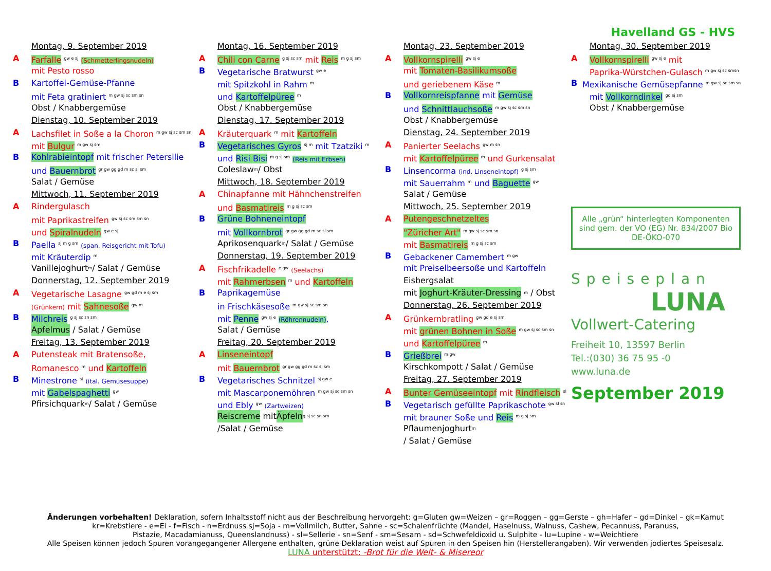Havelland GS - HVS
Montag, 9. September 2019
A Farfalle <sup>gw e sj</sup> (Schmetterlingsnudeln)
mit Pesto rosso
B Kartoffel-Gemüse-Pfanne
mit Feta gratiniert <sup>m gw sj sc sm sn</sup>
Obst / Knabbergemüse
Dienstag, 10. September 2019
A Lachsfilet in Soße a la Choron <sup>m gw sj sc sm sn</sup>
mit Bulgur <sup>m gw sj sm</sup>
B Kohlrabieintopf mit frischer Petersilie
und Bauernbrot <sup>gr gw gg gd m sc sl sm</sup>
Salat / Gemüse
Mittwoch, 11. September 2019
A Rindergulasch
mit Paprikastreifen <sup>gw sj sc sm sm sn</sup>
und Spiralnudeln <sup>gw e sj</sup>
B Paella <sup>sj m g sm</sup> (span. Reisgericht mit Tofu)
mit Kräuterdip <sup>m</sup>
Vanillejoghurt <sup>m</sup> / Salat / Gemüse
Donnerstag, 12. September 2019
A Vegetarische Lasagne <sup>gw gd m e sj sm</sup>
(Grünkern) mit Sahnesoße <sup>gw m</sup>
B Milchreis <sup>g sj sc sn sm</sup>
Apfelmus / Salat / Gemüse
Freitag, 13. September 2019
A Putensteak mit Bratensoße,
Romanesco <sup>m</sup> und Kartoffeln
B Minestrone <sup>sl</sup> (ital. Gemüsesuppe)
mit Gabelspaghetti <sup>gw</sup>
Pfirsichquark <sup>m</sup>/ Salat / Gemüse
Montag, 16. September 2019
A Chili con Carne <sup>g sj sc sm</sup> mit Reis <sup>m g sj sm</sup>
B Vegetarische Bratwurst <sup>gw e</sup>
mit Spitzkohl in Rahm <sup>m</sup>
und Kartoffelpüree <sup>m</sup>
Obst / Knabbergemüse
Dienstag, 17. September 2019
A Kräuterquark <sup>m</sup> mit Kartoffeln
B Vegetarisches Gyros <sup>sj m</sup> mit Tzatziki <sup>m</sup>
und Risi Bisi <sup>m g sj sm</sup> (Reis mit Erbsen)
Coleslaw <sup>m</sup> / Obst
Mittwoch, 18. September 2019
A Chinapfanne mit Hähnchenstreifen
und Basmatireis <sup>m g sj sc sm</sup>
B Grüne Bohneneintopf
mit Vollkornbrot <sup>gr gw gg gd m sc sl sm</sup>
Aprikosenquark <sup>m</sup>/ Salat / Gemüse
Donnerstag, 19. September 2019
A Fischfrikadelle <sup>e gw</sup> (Seelachs)
mit Rahmerbsen <sup>m</sup> und Kartoffeln
B Paprikagemüse
in Frischkäsesoße <sup>m gw sj sc sm sn</sup>
mit Penne <sup>gw sj e</sup> (Röhrennudeln),
Salat / Gemüse
Freitag, 20. September 2019
A Linseneintopf
mit Bauernbrot <sup>gr gw gg gd m sc sl sm</sup>
B Vegetarisches Schnitzel <sup>sj gw e</sup>
mit Mascarponemöhren <sup>m gw sj sc sm sn</sup>
und Ebly <sup>gw</sup> (Zartweizen)
Reiscreme mit Äpfeln <sup>g sj sc sn sm</sup>
/Salat / Gemüse
Montag, 23. September 2019
A Vollkornspirelli <sup>gw sj e</sup>
mit Tomaten-Basilikumsoße
und geriebenem Käse <sup>m</sup>
B Vollkornreispfanne mit Gemüse
und Schnittlauchsoße <sup>m gw sj sc sm sn</sup>
Obst / Knabbergemüse
Dienstag, 24. September 2019
A Panierter Seelachs <sup>gw m sn</sup>
mit Kartoffelpüree <sup>m</sup> und Gurkensalat
B Linsencorma (ind. Linseneintopf) <sup>g sj sm</sup>
mit Sauerrahm <sup>m</sup> und Baguette <sup>gw</sup>
Salat / Gemüse
Mittwoch, 25. September 2019
A Putengeschnetzeltes
"Züricher Art" <sup>m gw sj sc sm sn</sup>
mit Basmatireis <sup>m g sj sc sm</sup>
B Gebackener Camembert <sup>m gw</sup>
mit Preiselbeersoße und Kartoffeln
Eisbergsalat
mit Joghurt-Kräuter-Dressing <sup>m</sup> / Obst
Donnerstag, 26. September 2019
A Grünkernbratling <sup>gw gd e sj sm</sup>
mit grünen Bohnen in Soße <sup>m gw sj sc sm sn</sup>
und Kartoffelpüree <sup>m</sup>
B Grießbrei <sup>m gw</sup>
Kirschkompott / Salat / Gemüse
Freitag, 27. September 2019
A Bunter Gemüseeintopf mit Rindfleisch <sup>sl</sup>
B Vegetarisch gefüllte Paprikaschote <sup>gw sl sn</sup>
mit brauner Soße und Reis <sup>m g sj sm</sup>
Pflaumenjoghurt <sup>m</sup>
/ Salat / Gemüse
Montag, 30. September 2019
A Vollkornspirelli <sup>gw sj e</sup> mit
Paprika-Würstchen-Gulasch <sup>m gw sj sc smsn</sup>
B Mexikanische Gemüsepfanne <sup>m gw sj sc sm sn</sup>
mit Vollkorndinkel <sup>gd sj sm</sup>
Obst / Knabbergemüse
Alle „grün“ hinterlegten Komponenten sind gem. der VO (EG) Nr. 834/2007 Bio DE-ÖKO-070
Speiseplan
LUNA
Vollwert-Catering
Freiheit 10, 13597 Berlin
Tel.:(030) 36 75 95 -0
www.luna.de
September 2019
Änderungen vorbehalten! Deklaration, sofern Inhaltsstoff nicht aus der Beschreibung hervorgeht: g=Gluten gw=Weizen – gr=Roggen – gg=Gerste – gh=Hafer – gd=Dinkel – gk=Kamut
kr=Krebstiere - e=Ei - f=Fisch - n=Erdnuss sj=Soja - m=Vollmilch, Butter, Sahne - sc=Schalenfrüchte (Mandel, Haselnuss, Walnuss, Cashew, Pecannuss, Paranuss,
Pistazie, Macadamianuss, Queenslandnuss) - sl=Sellerie - sn=Senf - sm=Sesam - sd=Schwefeldioxid u. Sulphite - lu=Lupine - w=Weichtiere
Alle Speisen können jedoch Spuren vorangegangener Allergene enthalten, grüne Deklaration weist auf Spuren in den Speisen hin (Herstellerangaben). Wir verwenden jodiertes Speisesalz.
LUNA unterstützt: -Brot für die Welt- & Misereor